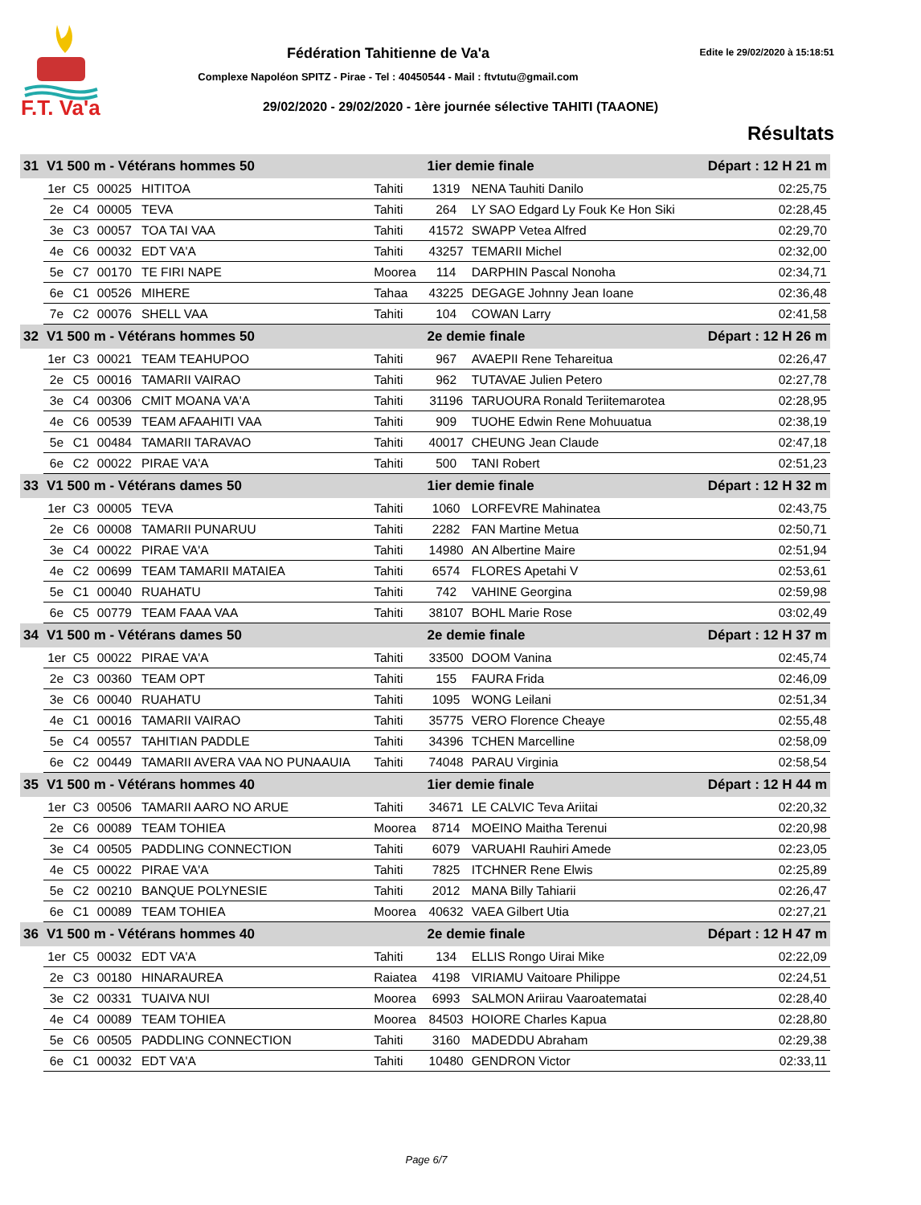F.T. Va'a
Fédération Tahitienne de Va'a Edite le 29/02/2020 à 15:18:51
Complexe Napoléon SPITZ - Pirae - Tel : 40450544 - Mail : ftvtutu@gmail.com
29/02/2020 - 29/02/2020 - 1ère journée sélective TAHITI (TAAONE)
Résultats
| 31 | V1 500 m - Vétérans hommes 50 | | | | | 1ier demie finale | | Départ : 12 H 21 m | |
| | 1er | C5 | 00025 | HITITOA | Tahiti | 1319 | NENA Tauhiti Danilo | | 02:25,75 |
| | 2e | C4 | 00005 | TEVA | Tahiti | 264 | LY SAO Edgard Ly Fouk Ke Hon Siki | | 02:28,45 |
| | 3e | C3 | 00057 | TOA TAI VAA | Tahiti | 41572 | SWAPP Vetea Alfred | | 02:29,70 |
| | 4e | C6 | 00032 | EDT VA'A | Tahiti | 43257 | TEMARII Michel | | 02:32,00 |
| | 5e | C7 | 00170 | TE FIRI NAPE | Moorea | 114 | DARPHIN Pascal Nonoha | | 02:34,71 |
| | 6e | C1 | 00526 | MIHERE | Tahaa | 43225 | DEGAGE Johnny Jean Ioane | | 02:36,48 |
| | 7e | C2 | 00076 | SHELL VAA | Tahiti | 104 | COWAN Larry | | 02:41,58 |
| 32 | V1 500 m - Vétérans hommes 50 | | | | | 2e demie finale | | Départ : 12 H 26 m | |
| | 1er | C3 | 00021 | TEAM TEAHUPOO | Tahiti | 967 | AVAEPII Rene Tehareitua | | 02:26,47 |
| | 2e | C5 | 00016 | TAMARII VAIRAO | Tahiti | 962 | TUTAVAE Julien Petero | | 02:27,78 |
| | 3e | C4 | 00306 | CMIT MOANA VA'A | Tahiti | 31196 | TARUOURA Ronald Teriitemarotea | | 02:28,95 |
| | 4e | C6 | 00539 | TEAM AFAAHITI VAA | Tahiti | 909 | TUOHE Edwin Rene Mohuuatua | | 02:38,19 |
| | 5e | C1 | 00484 | TAMARII TARAVAO | Tahiti | 40017 | CHEUNG Jean Claude | | 02:47,18 |
| | 6e | C2 | 00022 | PIRAE VA'A | Tahiti | 500 | TANI Robert | | 02:51,23 |
| 33 | V1 500 m - Vétérans dames 50 | | | | | 1ier demie finale | | Départ : 12 H 32 m | |
| | 1er | C3 | 00005 | TEVA | Tahiti | 1060 | LORFEVRE Mahinatea | | 02:43,75 |
| | 2e | C6 | 00008 | TAMARII PUNARUU | Tahiti | 2282 | FAN Martine Metua | | 02:50,71 |
| | 3e | C4 | 00022 | PIRAE VA'A | Tahiti | 14980 | AN Albertine Maire | | 02:51,94 |
| | 4e | C2 | 00699 | TEAM TAMARII MATAIEA | Tahiti | 6574 | FLORES Apetahi V | | 02:53,61 |
| | 5e | C1 | 00040 | RUAHATU | Tahiti | 742 | VAHINE Georgina | | 02:59,98 |
| | 6e | C5 | 00779 | TEAM FAAA VAA | Tahiti | 38107 | BOHL Marie Rose | | 03:02,49 |
| 34 | V1 500 m - Vétérans dames 50 | | | | | 2e demie finale | | Départ : 12 H 37 m | |
| | 1er | C5 | 00022 | PIRAE VA'A | Tahiti | 33500 | DOOM Vanina | | 02:45,74 |
| | 2e | C3 | 00360 | TEAM OPT | Tahiti | 155 | FAURA Frida | | 02:46,09 |
| | 3e | C6 | 00040 | RUAHATU | Tahiti | 1095 | WONG Leilani | | 02:51,34 |
| | 4e | C1 | 00016 | TAMARII VAIRAO | Tahiti | 35775 | VERO Florence Cheaye | | 02:55,48 |
| | 5e | C4 | 00557 | TAHITIAN PADDLE | Tahiti | 34396 | TCHEN Marcelline | | 02:58,09 |
| | 6e | C2 | 00449 | TAMARII AVERA VAA NO PUNAAUIA | Tahiti | 74048 | PARAU Virginia | | 02:58,54 |
| 35 | V1 500 m - Vétérans hommes 40 | | | | | 1ier demie finale | | Départ : 12 H 44 m | |
| | 1er | C3 | 00506 | TAMARII AARO NO ARUE | Tahiti | 34671 | LE CALVIC Teva Ariitai | | 02:20,32 |
| | 2e | C6 | 00089 | TEAM TOHIEA | Moorea | 8714 | MOEINO Maitha Terenui | | 02:20,98 |
| | 3e | C4 | 00505 | PADDLING CONNECTION | Tahiti | 6079 | VARUAHI Rauhiri Amede | | 02:23,05 |
| | 4e | C5 | 00022 | PIRAE VA'A | Tahiti | 7825 | ITCHNER Rene Elwis | | 02:25,89 |
| | 5e | C2 | 00210 | BANQUE POLYNESIE | Tahiti | 2012 | MANA Billy Tahiarii | | 02:26,47 |
| | 6e | C1 | 00089 | TEAM TOHIEA | Moorea | 40632 | VAEA Gilbert Utia | | 02:27,21 |
| 36 | V1 500 m - Vétérans hommes 40 | | | | | 2e demie finale | | Départ : 12 H 47 m | |
| | 1er | C5 | 00032 | EDT VA'A | Tahiti | 134 | ELLIS Rongo Uirai Mike | | 02:22,09 |
| | 2e | C3 | 00180 | HINARAUREA | Raiatea | 4198 | VIRIAMU Vaitoare Philippe | | 02:24,51 |
| | 3e | C2 | 00331 | TUAIVA NUI | Moorea | 6993 | SALMON Ariirau Vaaroatematai | | 02:28,40 |
| | 4e | C4 | 00089 | TEAM TOHIEA | Moorea | 84503 | HOIORE Charles Kapua | | 02:28,80 |
| | 5e | C6 | 00505 | PADDLING CONNECTION | Tahiti | 3160 | MADEDDU Abraham | | 02:29,38 |
| | 6e | C1 | 00032 | EDT VA'A | Tahiti | 10480 | GENDRON Victor | | 02:33,11 |
Page 6/7